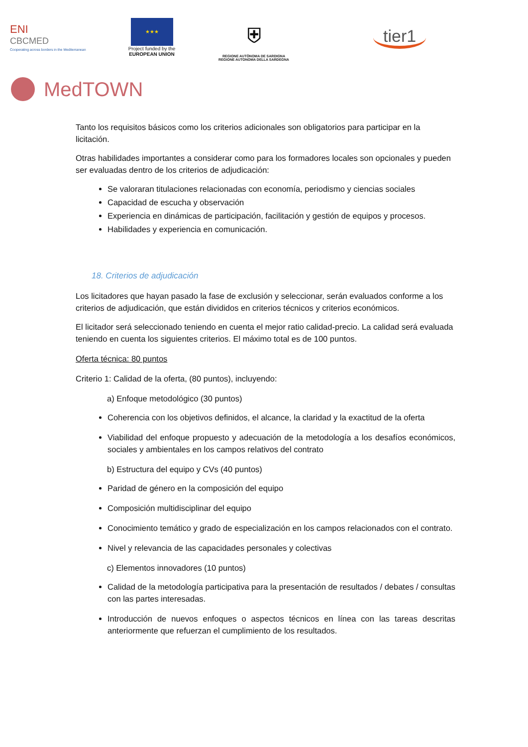ENI
CBCMED
Cooperating across borders in the Mediterranean
★★★
Project funded by the
EUROPEAN UNION
⛨
REGIONE AUTÒNOMA DE SARDIGNA
REGIONE AUTONOMA DELLA SARDEGNA
tier1
MedTOWN
Tanto los requisitos básicos como los criterios adicionales son obligatorios para participar en la licitación.
Otras habilidades importantes a considerar como para los formadores locales son opcionales y pueden ser evaluadas dentro de los criterios de adjudicación:
Se valoraran titulaciones relacionadas con economía, periodismo y ciencias sociales
Capacidad de escucha y observación
Experiencia en dinámicas de participación, facilitación y gestión de equipos y procesos.
Habilidades y experiencia en comunicación.
18. Criterios de adjudicación
Los licitadores que hayan pasado la fase de exclusión y seleccionar, serán evaluados conforme a los criterios de adjudicación, que están divididos en criterios técnicos y criterios económicos.
El licitador será seleccionado teniendo en cuenta el mejor ratio calidad-precio. La calidad será evaluada teniendo en cuenta los siguientes criterios. El máximo total es de 100 puntos.
Oferta técnica: 80 puntos
Criterio 1: Calidad de la oferta, (80 puntos), incluyendo:
a) Enfoque metodológico (30 puntos)
Coherencia con los objetivos definidos, el alcance, la claridad y la exactitud de la oferta
Viabilidad del enfoque propuesto y adecuación de la metodología a los desafíos económicos, sociales y ambientales en los campos relativos del contrato
b) Estructura del equipo y CVs (40 puntos)
Paridad de género en la composición del equipo
Composición multidisciplinar del equipo
Conocimiento temático y grado de especialización en los campos relacionados con el contrato.
Nivel y relevancia de las capacidades personales y colectivas
c) Elementos innovadores (10 puntos)
Calidad de la metodología participativa para la presentación de resultados / debates / consultas con las partes interesadas.
Introducción de nuevos enfoques o aspectos técnicos en línea con las tareas descritas anteriormente que refuerzan el cumplimiento de los resultados.